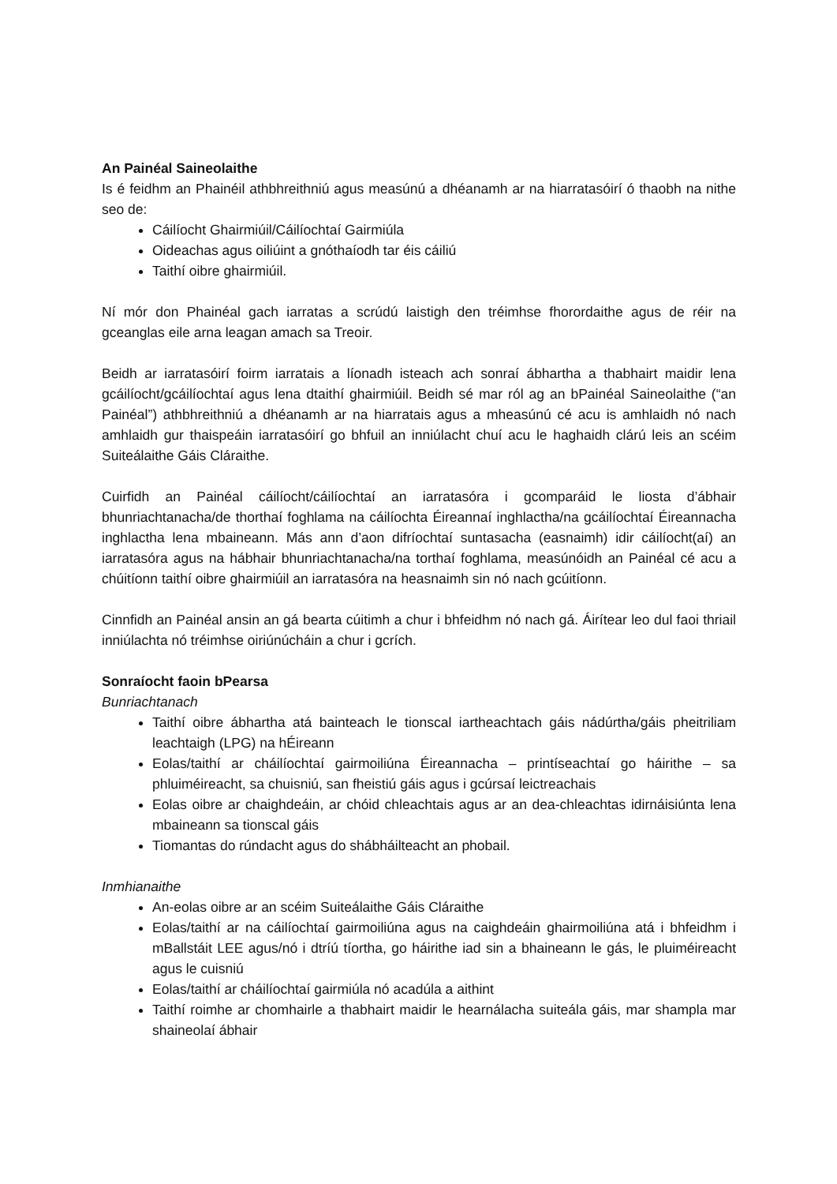An Painéal Saineolaithe
Is é feidhm an Phainéil athbhreithniú agus measúnú a dhéanamh ar na hiarratasóirí ó thaobh na nithe seo de:
Cáilíocht Ghairmiúil/Cáilíochtaí Gairmiúla
Oideachas agus oiliúint a gnóthaíodh tar éis cáiliú
Taithí oibre ghairmiúil.
Ní mór don Phainéal gach iarratas a scrúdú laistigh den tréimhse fhorordaithe agus de réir na gceanglas eile arna leagan amach sa Treoir.
Beidh ar iarratasóirí foirm iarratais a líonadh isteach ach sonraí ábhartha a thabhairt maidir lena gcáilíocht/gcáilíochtaí agus lena dtaithí ghairmiúil. Beidh sé mar ról ag an bPainéal Saineolaithe (“an Painéal”) athbhreithniú a dhéanamh ar na hiarratais agus a mheasúnú cé acu is amhlaidh nó nach amhlaidh gur thaispeáin iarratasóirí go bhfuil an inniúlacht chuí acu le haghaidh clárú leis an scéim Suiteálaithe Gáis Cláraithe.
Cuirfidh an Painéal cáilíocht/cáilíochtaí an iarratasóra i gcomparáid le liosta d’ábhair bhunriachtanacha/de thorthaí foghlama na cáilíochta Éireannaí inghlactha/na gcáilíochtaí Éireannacha inghlactha lena mbaineann. Más ann d’aon difríochtaí suntasacha (easnaimh) idir cáilíocht(aí) an iarratasóra agus na hábhair bhunriachtanacha/na torthaí foghlama, measúnóidh an Painéal cé acu a chúitíonn taithí oibre ghairmiúil an iarratasóra na heasnaimh sin nó nach gcúitíonn.
Cinnfidh an Painéal ansin an gá bearta cúitimh a chur i bhfeidhm nó nach gá. Áirítear leo dul faoi thriail inniúlachta nó tréimhse oiriúnúcháin a chur i gcrích.
Sonraíocht faoin bPearsa
Bunriachtanach
Taithí oibre ábhartha atá bainteach le tionscal iartheachtach gáis nádúrtha/gáis pheitriliam leachtaigh (LPG) na hÉireann
Eolas/taithí ar cháilíochtaí gairmoiliúna Éireannacha – printíseachtaí go háirithe – sa phluiméireacht, sa chuisniú, san fheistiú gáis agus i gcúrsaí leictreachais
Eolas oibre ar chaighdeáin, ar chóid chleachtais agus ar an dea-chleachtas idirnáisiúnta lena mbaineann sa tionscal gáis
Tiomantas do rúndacht agus do shábháilteacht an phobail.
Inmhianaithe
An-eolas oibre ar an scéim Suiteálaithe Gáis Cláraithe
Eolas/taithí ar na cáilíochtaí gairmoiliúna agus na caighdeáin ghairmoiliúna atá i bhfeidhm i mBallstáit LEE agus/nó i dtríú tíortha, go háirithe iad sin a bhaineann le gás, le pluiméireacht agus le cuisniú
Eolas/taithí ar cháilíochtaí gairmiúla nó acadúla a aithint
Taithí roimhe ar chomhairle a thabhairt maidir le hearnálacha suiteála gáis, mar shampla mar shaineolaí ábhair